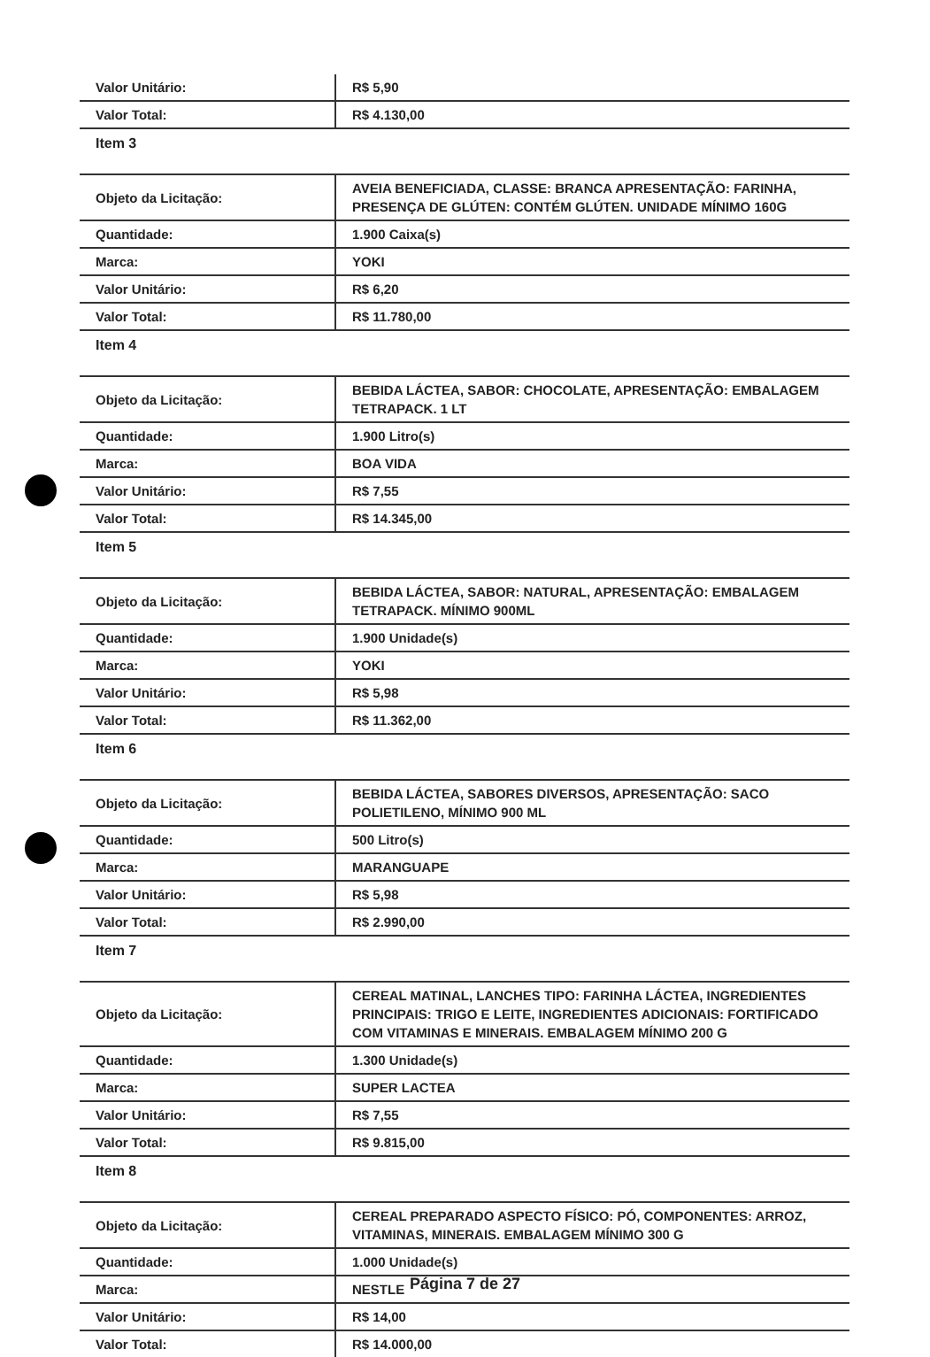| Valor Unitário: | R$ 5,90 |
| Valor Total: | R$ 4.130,00 |
| Item 3 | |
| Objeto da Licitação: | AVEIA BENEFICIADA, CLASSE: BRANCA APRESENTAÇÃO: FARINHA, PRESENÇA DE GLÚTEN: CONTÉM GLÚTEN. UNIDADE MÍNIMO 160G |
| Quantidade: | 1.900 Caixa(s) |
| Marca: | YOKI |
| Valor Unitário: | R$ 6,20 |
| Valor Total: | R$ 11.780,00 |
| Item 4 | |
| Objeto da Licitação: | BEBIDA LÁCTEA, SABOR: CHOCOLATE, APRESENTAÇÃO: EMBALAGEM TETRAPACK. 1 LT |
| Quantidade: | 1.900 Litro(s) |
| Marca: | BOA VIDA |
| Valor Unitário: | R$ 7,55 |
| Valor Total: | R$ 14.345,00 |
| Item 5 | |
| Objeto da Licitação: | BEBIDA LÁCTEA, SABOR: NATURAL, APRESENTAÇÃO: EMBALAGEM TETRAPACK. MÍNIMO 900ML |
| Quantidade: | 1.900 Unidade(s) |
| Marca: | YOKI |
| Valor Unitário: | R$ 5,98 |
| Valor Total: | R$ 11.362,00 |
| Item 6 | |
| Objeto da Licitação: | BEBIDA LÁCTEA, SABORES DIVERSOS, APRESENTAÇÃO: SACO POLIETILENO, MÍNIMO 900 ML |
| Quantidade: | 500 Litro(s) |
| Marca: | MARANGUAPE |
| Valor Unitário: | R$ 5,98 |
| Valor Total: | R$ 2.990,00 |
| Item 7 | |
| Objeto da Licitação: | CEREAL MATINAL, LANCHES TIPO: FARINHA LÁCTEA, INGREDIENTES PRINCIPAIS: TRIGO E LEITE, INGREDIENTES ADICIONAIS: FORTIFICADO COM VITAMINAS E MINERAIS. EMBALAGEM MÍNIMO 200 G |
| Quantidade: | 1.300 Unidade(s) |
| Marca: | SUPER LACTEA |
| Valor Unitário: | R$ 7,55 |
| Valor Total: | R$ 9.815,00 |
| Item 8 | |
| Objeto da Licitação: | CEREAL PREPARADO ASPECTO FÍSICO: PÓ, COMPONENTES: ARROZ, VITAMINAS, MINERAIS. EMBALAGEM MÍNIMO 300 G |
| Quantidade: | 1.000 Unidade(s) |
| Marca: | NESTLE |
| Valor Unitário: | R$ 14,00 |
| Valor Total: | R$ 14.000,00 |
Página 7 de 27